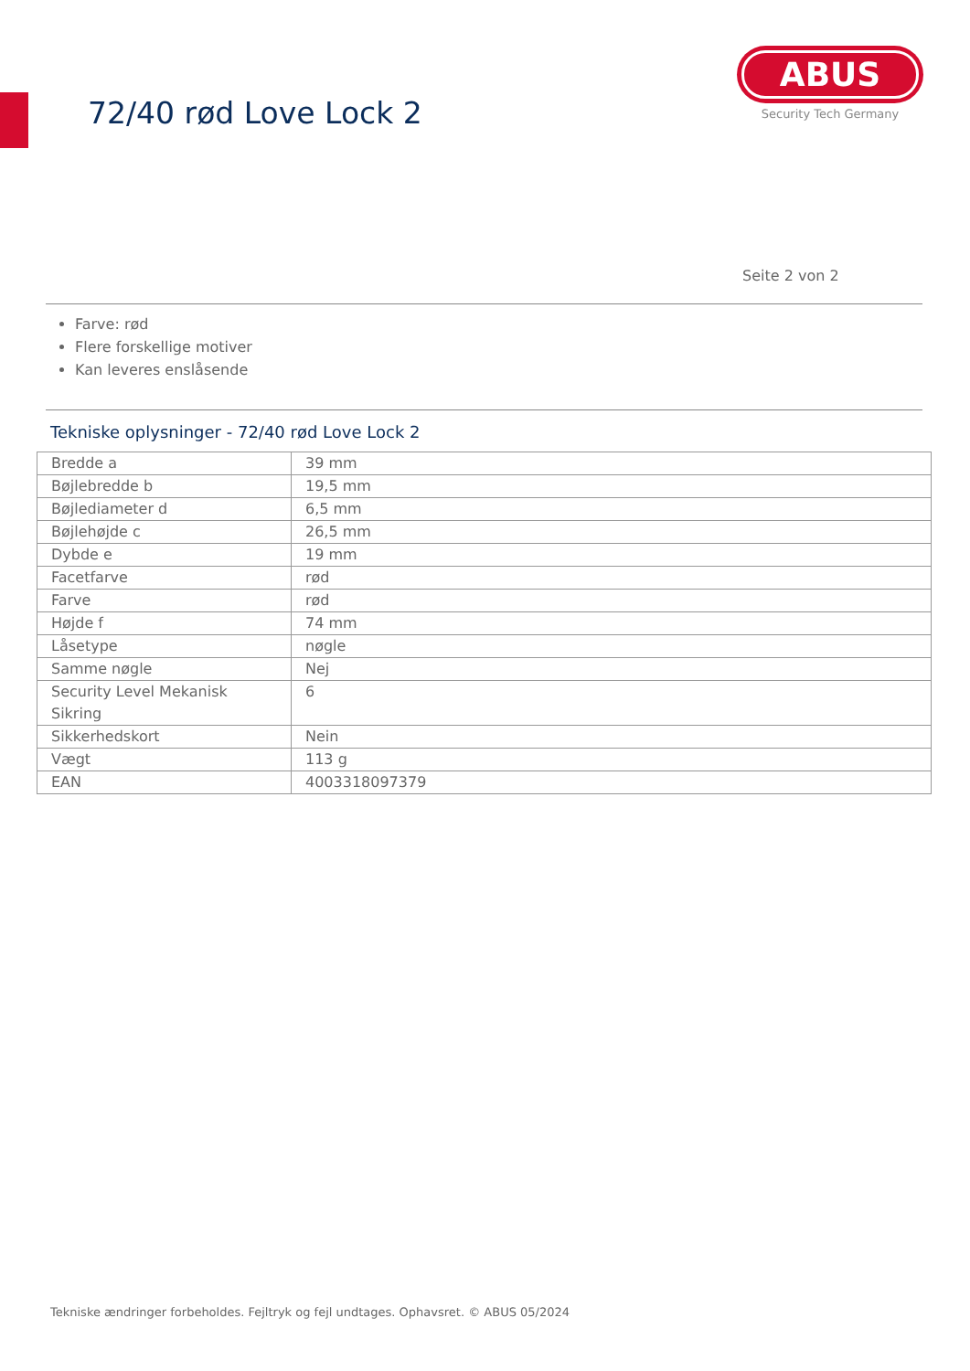72/40 rød Love Lock 2
ABUS
Security Tech Germany
Seite 2 von 2
Farve: rød
Flere forskellige motiver
Kan leveres enslåsende
Tekniske oplysninger - 72/40 rød Love Lock 2
| Bredde a | 39 mm |
| Bøjlebredde b | 19,5 mm |
| Bøjlediameter d | 6,5 mm |
| Bøjlehøjde c | 26,5 mm |
| Dybde e | 19 mm |
| Facetfarve | rød |
| Farve | rød |
| Højde f | 74 mm |
| Låsetype | nøgle |
| Samme nøgle | Nej |
| Security Level Mekanisk Sikring | 6 |
| Sikkerhedskort | Nein |
| Vægt | 113 g |
| EAN | 4003318097379 |
Tekniske ændringer forbeholdes. Fejltryk og fejl undtages. Ophavsret. © ABUS 05/2024